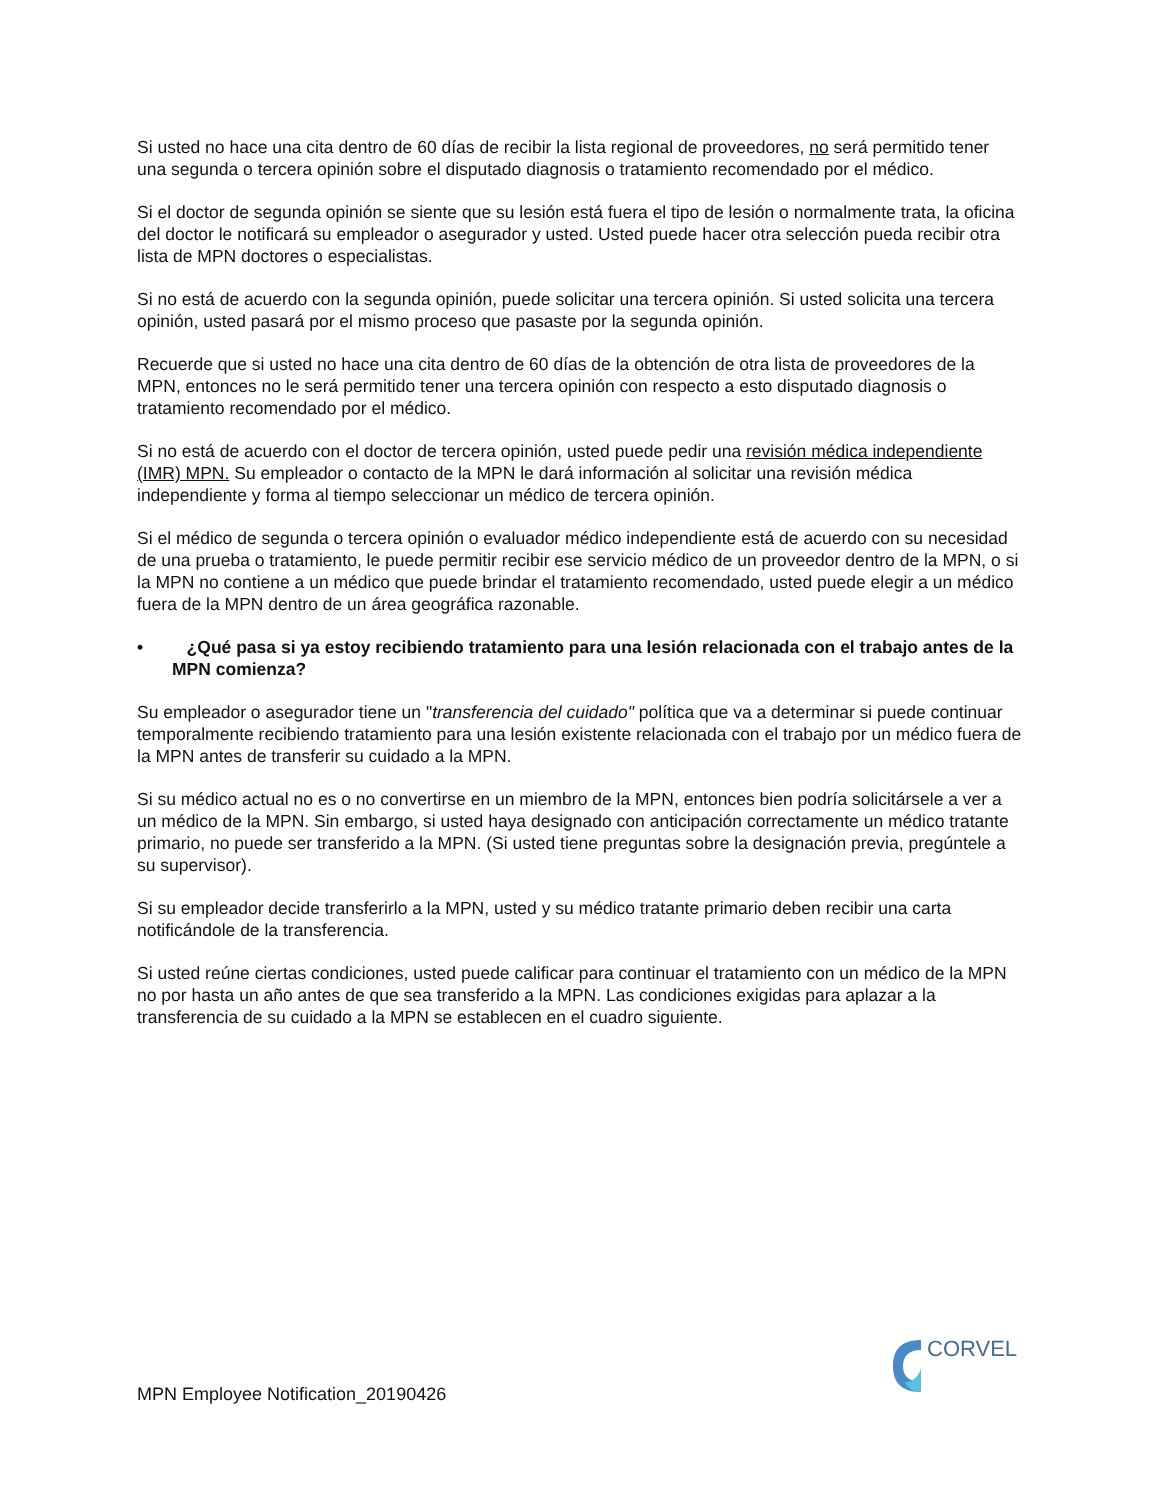Si usted no hace una cita dentro de 60 días de recibir la lista regional de proveedores, no será permitido tener una segunda o tercera opinión sobre el disputado diagnosis o tratamiento recomendado por el médico.
Si el doctor de segunda opinión se siente que su lesión está fuera el tipo de lesión o normalmente trata, la oficina del doctor le notificará su empleador o asegurador y usted. Usted puede hacer otra selección pueda recibir otra lista de MPN doctores o especialistas.
Si no está de acuerdo con la segunda opinión, puede solicitar una tercera opinión. Si usted solicita una tercera opinión, usted pasará por el mismo proceso que pasaste por la segunda opinión.
Recuerde que si usted no hace una cita dentro de 60 días de la obtención de otra lista de proveedores de la MPN, entonces no le será permitido tener una tercera opinión con respecto a esto disputado diagnosis o tratamiento recomendado por el médico.
Si no está de acuerdo con el doctor de tercera opinión, usted puede pedir una revisión médica independiente (IMR) MPN. Su empleador o contacto de la MPN le dará información al solicitar una revisión médica independiente y forma al tiempo seleccionar un médico de tercera opinión.
Si el médico de segunda o tercera opinión o evaluador médico independiente está de acuerdo con su necesidad de una prueba o tratamiento, le puede permitir recibir ese servicio médico de un proveedor dentro de la MPN, o si la MPN no contiene a un médico que puede brindar el tratamiento recomendado, usted puede elegir a un médico fuera de la MPN dentro de un área geográfica razonable.
• ¿Qué pasa si ya estoy recibiendo tratamiento para una lesión relacionada con el trabajo antes de la MPN comienza?
Su empleador o asegurador tiene un "transferencia del cuidado" política que va a determinar si puede continuar temporalmente recibiendo tratamiento para una lesión existente relacionada con el trabajo por un médico fuera de la MPN antes de transferir su cuidado a la MPN.
Si su médico actual no es o no convertirse en un miembro de la MPN, entonces bien podría solicitársele a ver a un médico de la MPN. Sin embargo, si usted haya designado con anticipación correctamente un médico tratante primario, no puede ser transferido a la MPN. (Si usted tiene preguntas sobre la designación previa, pregúntele a su supervisor).
Si su empleador decide transferirlo a la MPN, usted y su médico tratante primario deben recibir una carta notificándole de la transferencia.
Si usted reúne ciertas condiciones, usted puede calificar para continuar el tratamiento con un médico de la MPN no por hasta un año antes de que sea transferido a la MPN. Las condiciones exigidas para aplazar a la transferencia de su cuidado a la MPN se establecen en el cuadro siguiente.
CORVEL
MPN Employee Notification_20190426